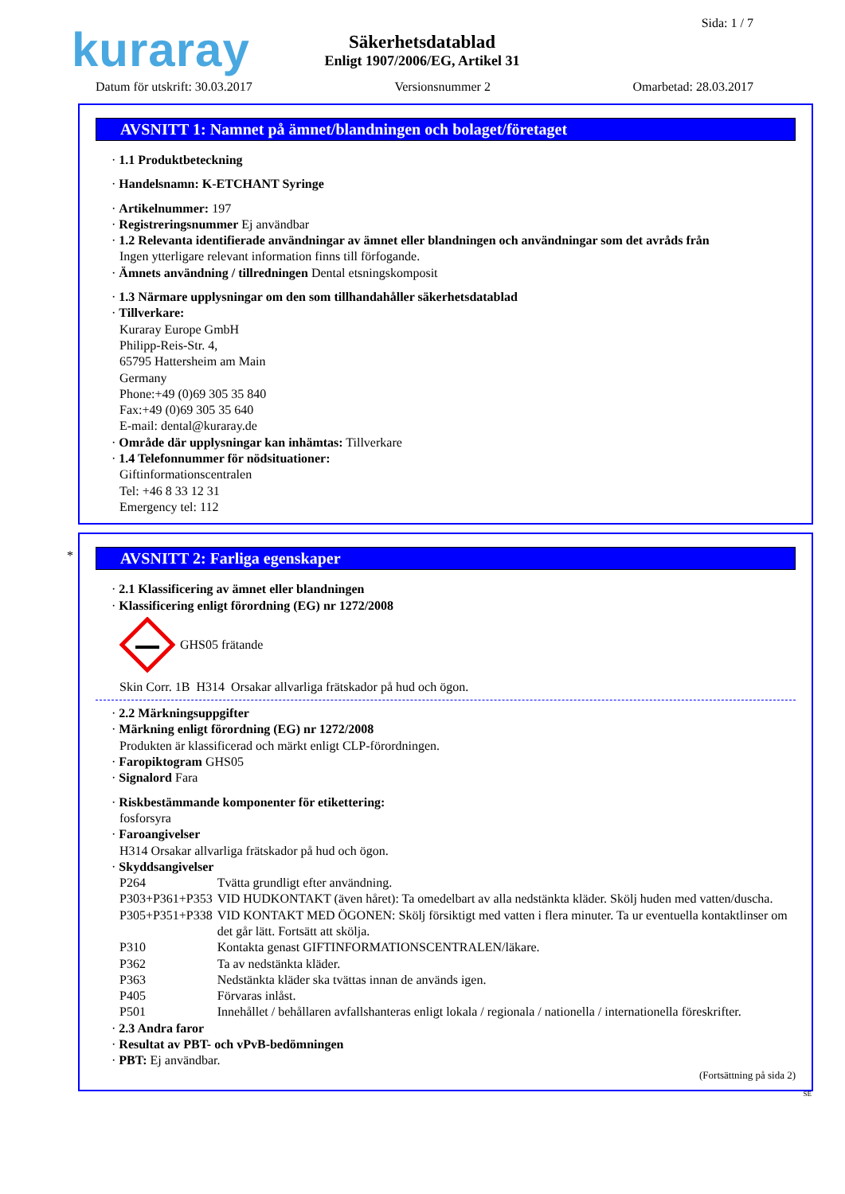kuraray Sida: 1 / 7
Säkerhetsdatablad
Enligt 1907/2006/EG, Artikel 31
Datum för utskrift: 30.03.2017 Versionsnummer 2 Omarbetad: 28.03.2017
AVSNITT 1: Namnet på ämnet/blandningen och bolaget/företaget
· 1.1 Produktbeteckning
· Handelsnamn: K-ETCHANT Syringe
· Artikelnummer: 197
· Registreringsnummer Ej användbar
· 1.2 Relevanta identifierade användningar av ämnet eller blandningen och användningar som det avråds från
Ingen ytterligare relevant information finns till förfogande.
· Ämnets användning / tillredningen Dental etsningskomposit
· 1.3 Närmare upplysningar om den som tillhandahåller säkerhetsdatablad
· Tillverkare:
Kuraray Europe GmbH
Philipp-Reis-Str. 4,
65795 Hattersheim am Main
Germany
Phone:+49 (0)69 305 35 840
Fax:+49 (0)69 305 35 640
E-mail: dental@kuraray.de
· Område där upplysningar kan inhämtas: Tillverkare
· 1.4 Telefonnummer för nödsituationer:
Giftinformationscentralen
Tel: +46 8 33 12 31
Emergency tel: 112
*
AVSNITT 2: Farliga egenskaper
· 2.1 Klassificering av ämnet eller blandningen
· Klassificering enligt förordning (EG) nr 1272/2008
GHS05 frätande
Skin Corr. 1B H314 Orsakar allvarliga frätskador på hud och ögon.
· 2.2 Märkningsuppgifter
· Märkning enligt förordning (EG) nr 1272/2008
Produkten är klassificerad och märkt enligt CLP-förordningen.
· Faropiktogram GHS05
· Signalord Fara
· Riskbestämmande komponenter för etikettering:
fosforsyra
· Faroangivelser
H314 Orsakar allvarliga frätskador på hud och ögon.
· Skyddsangivelser
| P264 | Tvätta grundligt efter användning. |
| P303+P361+P353 | VID HUDKONTAKT (även håret): Ta omedelbart av alla nedstänkta kläder. Skölj huden med vatten/duscha. |
| P305+P351+P338 | VID KONTAKT MED ÖGONEN: Skölj försiktigt med vatten i flera minuter. Ta ur eventuella kontaktlinser om det går lätt. Fortsätt att skölja. |
| P310 | Kontakta genast GIFTINFORMATIONSCENTRALEN/läkare. |
| P362 | Ta av nedstänkta kläder. |
| P363 | Nedstänkta kläder ska tvättas innan de används igen. |
| P405 | Förvaras inlåst. |
| P501 | Innehållet / behållaren avfallshanteras enligt lokala / regionala / nationella / internationella föreskrifter. |
· 2.3 Andra faror
· Resultat av PBT- och vPvB-bedömningen
· PBT: Ej användbar.
(Fortsättning på sida 2)
SE